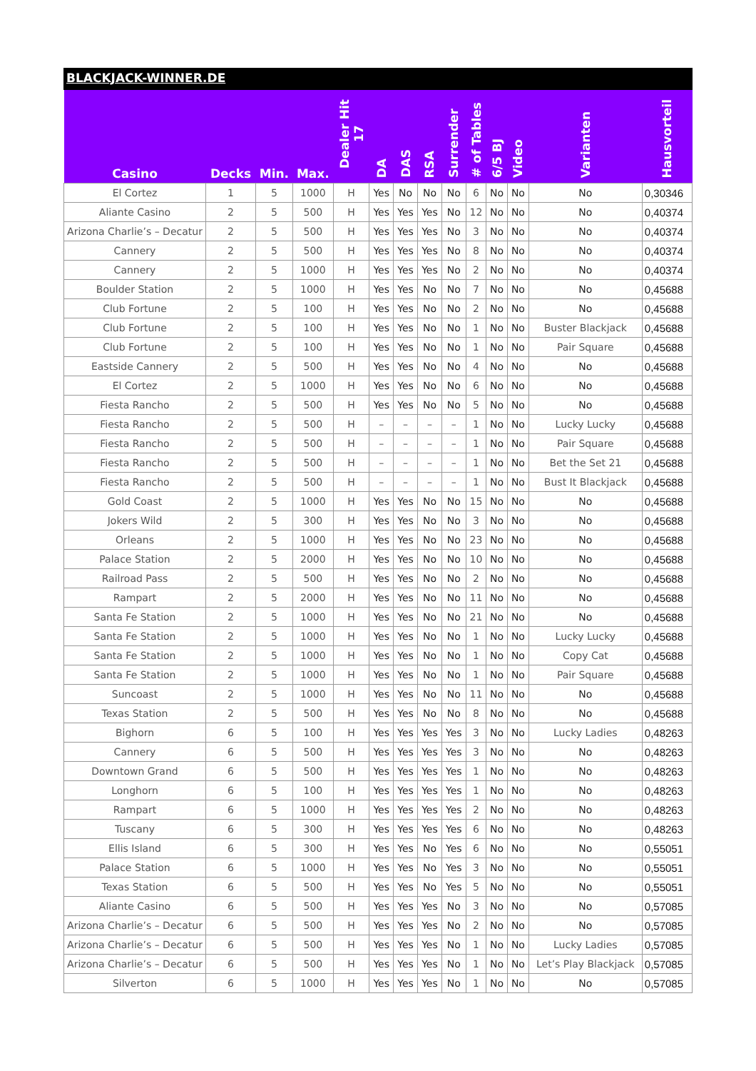BLACKJACK-WINNER.DE
| Casino | Decks | Min. | Max. | Dealer Hit 17 | DA | DAS | RSA | Surrender | # of Tables | 6/5 BJ | Video | Varianten | Hausvorteil |
| --- | --- | --- | --- | --- | --- | --- | --- | --- | --- | --- | --- | --- | --- |
| El Cortez | 1 | 5 | 1000 | H | Yes | No | No | No | 6 | No | No | No | 0,30346 |
| Aliante Casino | 2 | 5 | 500 | H | Yes | Yes | Yes | No | 12 | No | No | No | 0,40374 |
| Arizona Charlie’s – Decatur | 2 | 5 | 500 | H | Yes | Yes | Yes | No | 3 | No | No | No | 0,40374 |
| Cannery | 2 | 5 | 500 | H | Yes | Yes | Yes | No | 8 | No | No | No | 0,40374 |
| Cannery | 2 | 5 | 1000 | H | Yes | Yes | Yes | No | 2 | No | No | No | 0,40374 |
| Boulder Station | 2 | 5 | 1000 | H | Yes | Yes | No | No | 7 | No | No | No | 0,45688 |
| Club Fortune | 2 | 5 | 100 | H | Yes | Yes | No | No | 2 | No | No | No | 0,45688 |
| Club Fortune | 2 | 5 | 100 | H | Yes | Yes | No | No | 1 | No | No | Buster Blackjack | 0,45688 |
| Club Fortune | 2 | 5 | 100 | H | Yes | Yes | No | No | 1 | No | No | Pair Square | 0,45688 |
| Eastside Cannery | 2 | 5 | 500 | H | Yes | Yes | No | No | 4 | No | No | No | 0,45688 |
| El Cortez | 2 | 5 | 1000 | H | Yes | Yes | No | No | 6 | No | No | No | 0,45688 |
| Fiesta Rancho | 2 | 5 | 500 | H | Yes | Yes | No | No | 5 | No | No | No | 0,45688 |
| Fiesta Rancho | 2 | 5 | 500 | H | – | – | – | – | 1 | No | No | Lucky Lucky | 0,45688 |
| Fiesta Rancho | 2 | 5 | 500 | H | – | – | – | – | 1 | No | No | Pair Square | 0,45688 |
| Fiesta Rancho | 2 | 5 | 500 | H | – | – | – | – | 1 | No | No | Bet the Set 21 | 0,45688 |
| Fiesta Rancho | 2 | 5 | 500 | H | – | – | – | – | 1 | No | No | Bust It Blackjack | 0,45688 |
| Gold Coast | 2 | 5 | 1000 | H | Yes | Yes | No | No | 15 | No | No | No | 0,45688 |
| Jokers Wild | 2 | 5 | 300 | H | Yes | Yes | No | No | 3 | No | No | No | 0,45688 |
| Orleans | 2 | 5 | 1000 | H | Yes | Yes | No | No | 23 | No | No | No | 0,45688 |
| Palace Station | 2 | 5 | 2000 | H | Yes | Yes | No | No | 10 | No | No | No | 0,45688 |
| Railroad Pass | 2 | 5 | 500 | H | Yes | Yes | No | No | 2 | No | No | No | 0,45688 |
| Rampart | 2 | 5 | 2000 | H | Yes | Yes | No | No | 11 | No | No | No | 0,45688 |
| Santa Fe Station | 2 | 5 | 1000 | H | Yes | Yes | No | No | 21 | No | No | No | 0,45688 |
| Santa Fe Station | 2 | 5 | 1000 | H | Yes | Yes | No | No | 1 | No | No | Lucky Lucky | 0,45688 |
| Santa Fe Station | 2 | 5 | 1000 | H | Yes | Yes | No | No | 1 | No | No | Copy Cat | 0,45688 |
| Santa Fe Station | 2 | 5 | 1000 | H | Yes | Yes | No | No | 1 | No | No | Pair Square | 0,45688 |
| Suncoast | 2 | 5 | 1000 | H | Yes | Yes | No | No | 11 | No | No | No | 0,45688 |
| Texas Station | 2 | 5 | 500 | H | Yes | Yes | No | No | 8 | No | No | No | 0,45688 |
| Bighorn | 6 | 5 | 100 | H | Yes | Yes | Yes | Yes | 3 | No | No | Lucky Ladies | 0,48263 |
| Cannery | 6 | 5 | 500 | H | Yes | Yes | Yes | Yes | 3 | No | No | No | 0,48263 |
| Downtown Grand | 6 | 5 | 500 | H | Yes | Yes | Yes | Yes | 1 | No | No | No | 0,48263 |
| Longhorn | 6 | 5 | 100 | H | Yes | Yes | Yes | Yes | 1 | No | No | No | 0,48263 |
| Rampart | 6 | 5 | 1000 | H | Yes | Yes | Yes | Yes | 2 | No | No | No | 0,48263 |
| Tuscany | 6 | 5 | 300 | H | Yes | Yes | Yes | Yes | 6 | No | No | No | 0,48263 |
| Ellis Island | 6 | 5 | 300 | H | Yes | Yes | No | Yes | 6 | No | No | No | 0,55051 |
| Palace Station | 6 | 5 | 1000 | H | Yes | Yes | No | Yes | 3 | No | No | No | 0,55051 |
| Texas Station | 6 | 5 | 500 | H | Yes | Yes | No | Yes | 5 | No | No | No | 0,55051 |
| Aliante Casino | 6 | 5 | 500 | H | Yes | Yes | Yes | No | 3 | No | No | No | 0,57085 |
| Arizona Charlie’s – Decatur | 6 | 5 | 500 | H | Yes | Yes | Yes | No | 2 | No | No | No | 0,57085 |
| Arizona Charlie’s – Decatur | 6 | 5 | 500 | H | Yes | Yes | Yes | No | 1 | No | No | Lucky Ladies | 0,57085 |
| Arizona Charlie’s – Decatur | 6 | 5 | 500 | H | Yes | Yes | Yes | No | 1 | No | No | Let’s Play Blackjack | 0,57085 |
| Silverton | 6 | 5 | 1000 | H | Yes | Yes | Yes | No | 1 | No | No | No | 0,57085 |